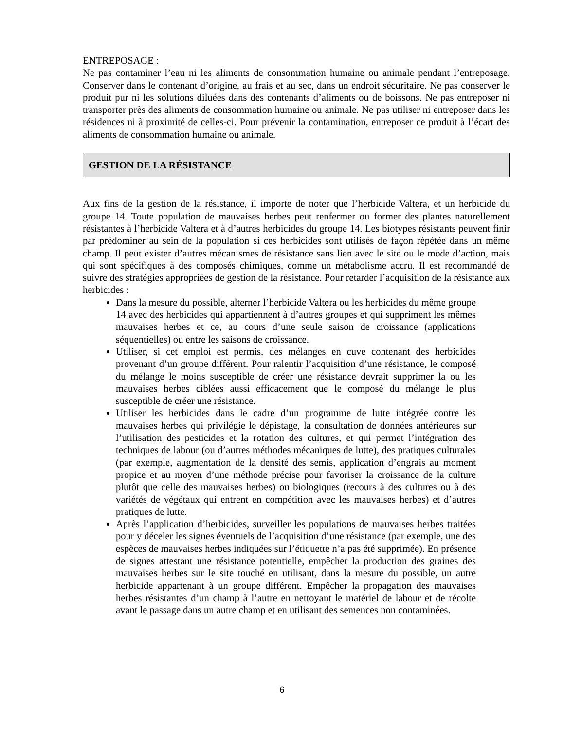ENTREPOSAGE :
Ne pas contaminer l’eau ni les aliments de consommation humaine ou animale pendant l’entreposage. Conserver dans le contenant d’origine, au frais et au sec, dans un endroit sécuritaire. Ne pas conserver le produit pur ni les solutions diluées dans des contenants d’aliments ou de boissons. Ne pas entreposer ni transporter près des aliments de consommation humaine ou animale. Ne pas utiliser ni entreposer dans les résidences ni à proximité de celles-ci. Pour prévenir la contamination, entreposer ce produit à l’écart des aliments de consommation humaine ou animale.
GESTION DE LA RÉSISTANCE
Aux fins de la gestion de la résistance, il importe de noter que l’herbicide Valtera, et un herbicide du groupe 14. Toute population de mauvaises herbes peut renfermer ou former des plantes naturellement résistantes à l’herbicide Valtera et à d’autres herbicides du groupe 14. Les biotypes résistants peuvent finir par prédominer au sein de la population si ces herbicides sont utilisés de façon répétée dans un même champ. Il peut exister d’autres mécanismes de résistance sans lien avec le site ou le mode d’action, mais qui sont spécifiques à des composés chimiques, comme un métabolisme accru. Il est recommandé de suivre des stratégies appropriées de gestion de la résistance. Pour retarder l’acquisition de la résistance aux herbicides :
Dans la mesure du possible, alterner l’herbicide Valtera ou les herbicides du même groupe 14 avec des herbicides qui appartiennent à d’autres groupes et qui suppriment les mêmes mauvaises herbes et ce, au cours d’une seule saison de croissance (applications séquentielles) ou entre les saisons de croissance.
Utiliser, si cet emploi est permis, des mélanges en cuve contenant des herbicides provenant d’un groupe différent. Pour ralentir l’acquisition d’une résistance, le composé du mélange le moins susceptible de créer une résistance devrait supprimer la ou les mauvaises herbes ciblées aussi efficacement que le composé du mélange le plus susceptible de créer une résistance.
Utiliser les herbicides dans le cadre d’un programme de lutte intégrée contre les mauvaises herbes qui privilégie le dépistage, la consultation de données antérieures sur l’utilisation des pesticides et la rotation des cultures, et qui permet l’intégration des techniques de labour (ou d’autres méthodes mécaniques de lutte), des pratiques culturales (par exemple, augmentation de la densité des semis, application d’engrais au moment propice et au moyen d’une méthode précise pour favoriser la croissance de la culture plutôt que celle des mauvaises herbes) ou biologiques (recours à des cultures ou à des variétés de végétaux qui entrent en compétition avec les mauvaises herbes) et d’autres pratiques de lutte.
Après l’application d’herbicides, surveiller les populations de mauvaises herbes traitées pour y déceler les signes éventuels de l’acquisition d’une résistance (par exemple, une des espèces de mauvaises herbes indiquées sur l’étiquette n’a pas été supprimée). En présence de signes attestant une résistance potentielle, empêcher la production des graines des mauvaises herbes sur le site touché en utilisant, dans la mesure du possible, un autre herbicide appartenant à un groupe différent. Empêcher la propagation des mauvaises herbes résistantes d’un champ à l’autre en nettoyant le matériel de labour et de récolte avant le passage dans un autre champ et en utilisant des semences non contaminées.
6